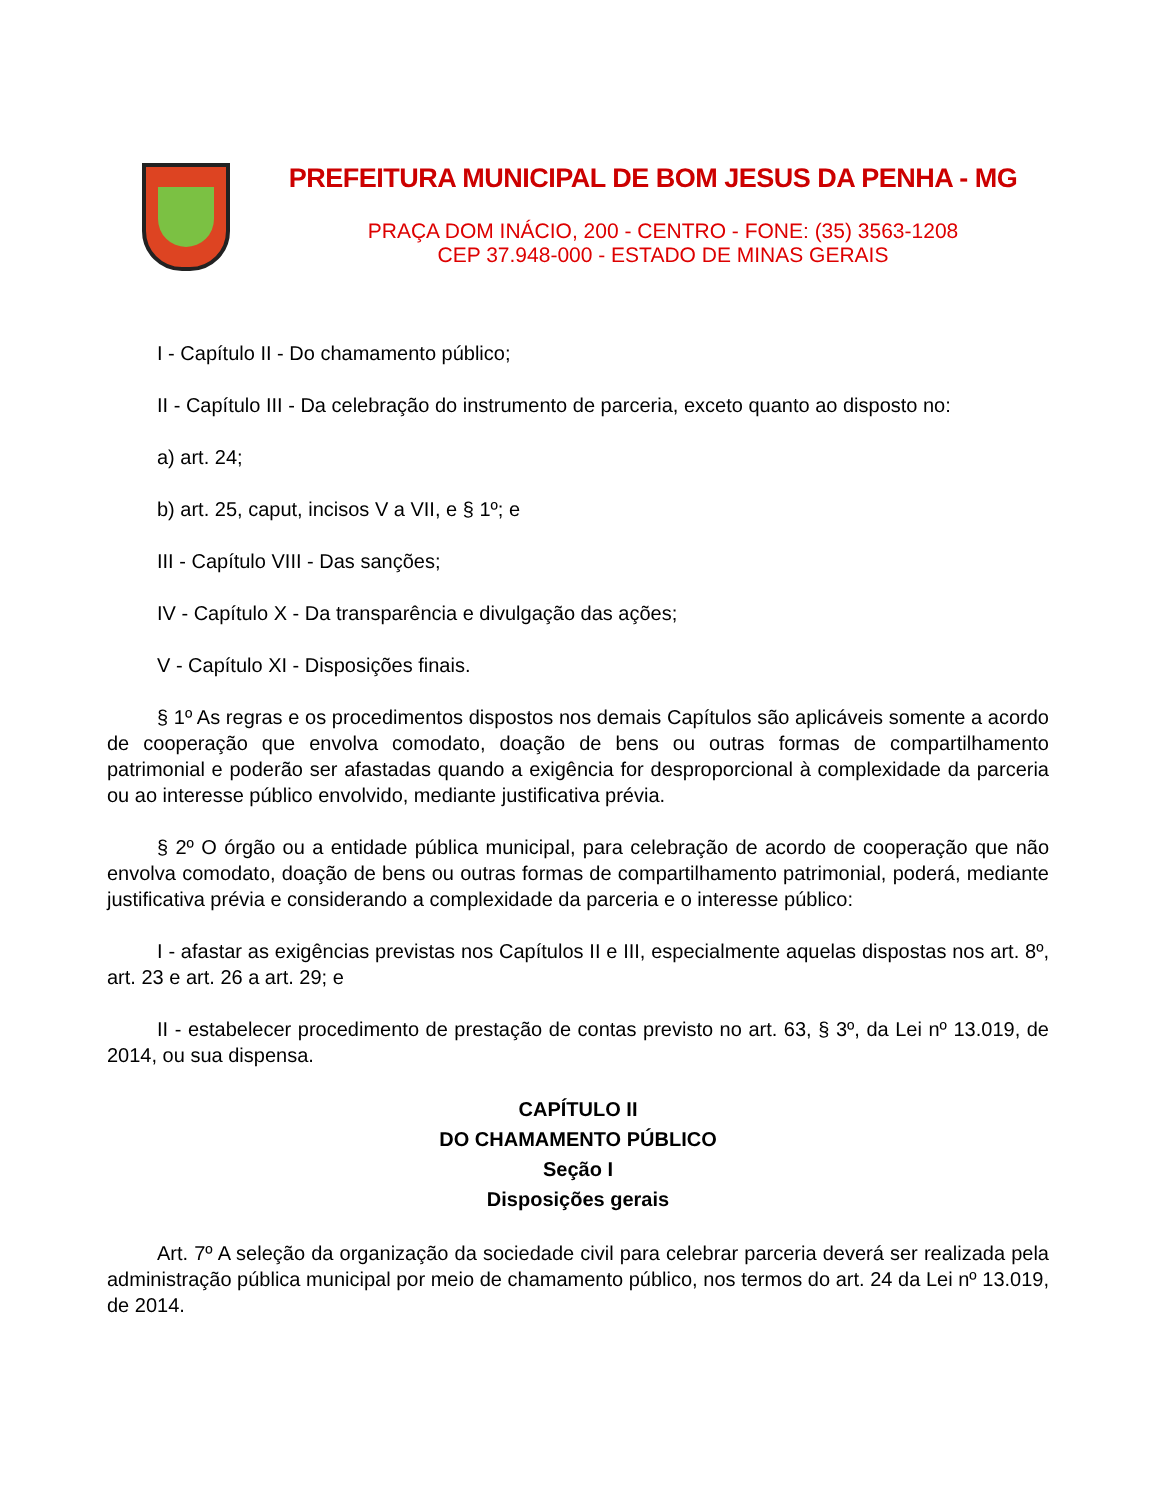PREFEITURA MUNICIPAL DE BOM JESUS DA PENHA - MG
PRAÇA DOM INÁCIO, 200 - CENTRO - FONE: (35) 3563-1208
CEP 37.948-000 - ESTADO DE MINAS GERAIS
I - Capítulo II - Do chamamento público;
II - Capítulo III - Da celebração do instrumento de parceria, exceto quanto ao disposto no:
a) art. 24;
b) art. 25, caput, incisos V a VII, e § 1º; e
III - Capítulo VIII - Das sanções;
IV - Capítulo X - Da transparência e divulgação das ações;
V - Capítulo XI - Disposições finais.
§ 1º As regras e os procedimentos dispostos nos demais Capítulos são aplicáveis somente a acordo de cooperação que envolva comodato, doação de bens ou outras formas de compartilhamento patrimonial e poderão ser afastadas quando a exigência for desproporcional à complexidade da parceria ou ao interesse público envolvido, mediante justificativa prévia.
§ 2º O órgão ou a entidade pública municipal, para celebração de acordo de cooperação que não envolva comodato, doação de bens ou outras formas de compartilhamento patrimonial, poderá, mediante justificativa prévia e considerando a complexidade da parceria e o interesse público:
I - afastar as exigências previstas nos Capítulos II e III, especialmente aquelas dispostas nos art. 8º, art. 23 e art. 26 a art. 29; e
II - estabelecer procedimento de prestação de contas previsto no art. 63, § 3º, da Lei nº 13.019, de 2014, ou sua dispensa.
CAPÍTULO II
DO CHAMAMENTO PÚBLICO
Seção I
Disposições gerais
Art. 7º A seleção da organização da sociedade civil para celebrar parceria deverá ser realizada pela administração pública municipal por meio de chamamento público, nos termos do art. 24 da Lei nº 13.019, de 2014.